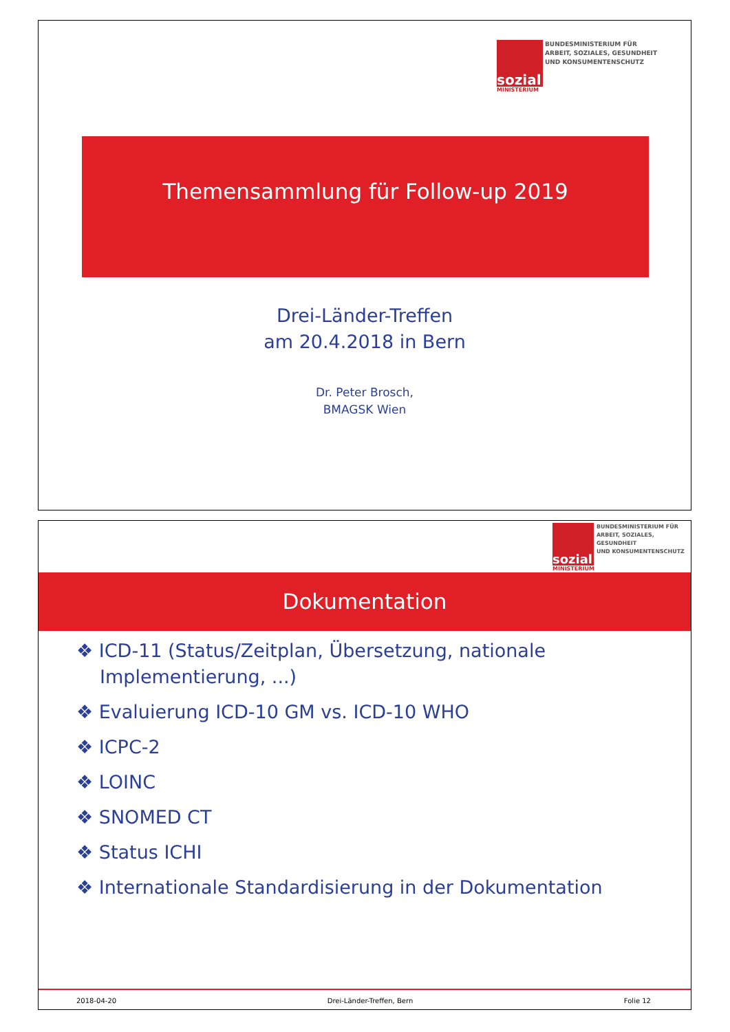sozial
MINISTERIUM
BUNDESMINISTERIUM FÜR
ARBEIT, SOZIALES, GESUNDHEIT
UND KONSUMENTENSCHUTZ
Themensammlung für Follow-up 2019
Drei-Länder-Treffen
am 20.4.2018 in Bern
Dr. Peter Brosch,
BMAGSK Wien
sozial
MINISTERIUM
BUNDESMINISTERIUM FÜR
ARBEIT, SOZIALES, GESUNDHEIT
UND KONSUMENTENSCHUTZ
Dokumentation
❖ ICD-11 (Status/Zeitplan, Übersetzung, nationale
Implementierung, ...)
❖ Evaluierung ICD-10 GM vs. ICD-10 WHO
❖ ICPC-2
❖ LOINC
❖ SNOMED CT
❖ Status ICHI
❖ Internationale Standardisierung in der Dokumentation
2018-04-20 Drei-Länder-Treffen, Bern Folie 12